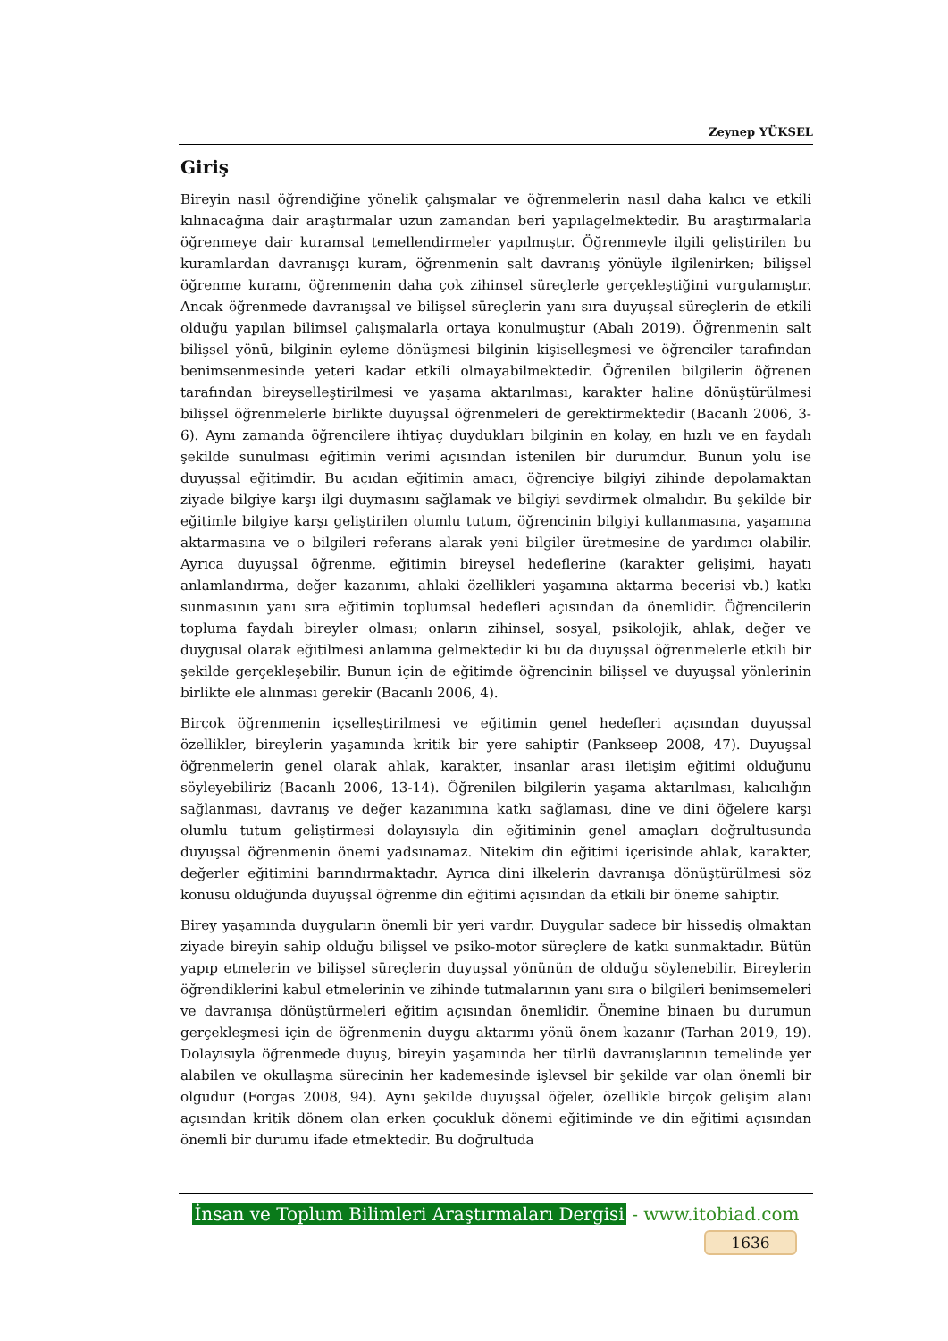Zeynep YÜKSEL
Giriş
Bireyin nasıl öğrendiğine yönelik çalışmalar ve öğrenmelerin nasıl daha kalıcı ve etkili kılınacağına dair araştırmalar uzun zamandan beri yapılagelmektedir. Bu araştırmalarla öğrenmeye dair kuramsal temellendirmeler yapılmıştır. Öğrenmeyle ilgili geliştirilen bu kuramlardan davranışçı kuram, öğrenmenin salt davranış yönüyle ilgilenirken; bilişsel öğrenme kuramı, öğrenmenin daha çok zihinsel süreçlerle gerçekleştiğini vurgulamıştır. Ancak öğrenmede davranışsal ve bilişsel süreçlerin yanı sıra duyuşsal süreçlerin de etkili olduğu yapılan bilimsel çalışmalarla ortaya konulmuştur (Abalı 2019). Öğrenmenin salt bilişsel yönü, bilginin eyleme dönüşmesi bilginin kişiselleşmesi ve öğrenciler tarafından benimsenmesinde yeteri kadar etkili olmayabilmektedir. Öğrenilen bilgilerin öğrenen tarafından bireyselleştirilmesi ve yaşama aktarılması, karakter haline dönüştürülmesi bilişsel öğrenmelerle birlikte duyuşsal öğrenmeleri de gerektirmektedir (Bacanlı 2006, 3-6). Aynı zamanda öğrencilere ihtiyaç duydukları bilginin en kolay, en hızlı ve en faydalı şekilde sunulması eğitimin verimi açısından istenilen bir durumdur. Bunun yolu ise duyuşsal eğitimdir. Bu açıdan eğitimin amacı, öğrenciye bilgiyi zihinde depolamaktan ziyade bilgiye karşı ilgi duymasını sağlamak ve bilgiyi sevdirmek olmalıdır. Bu şekilde bir eğitimle bilgiye karşı geliştirilen olumlu tutum, öğrencinin bilgiyi kullanmasına, yaşamına aktarmasına ve o bilgileri referans alarak yeni bilgiler üretmesine de yardımcı olabilir. Ayrıca duyuşsal öğrenme, eğitimin bireysel hedeflerine (karakter gelişimi, hayatı anlamlandırma, değer kazanımı, ahlaki özellikleri yaşamına aktarma becerisi vb.) katkı sunmasının yanı sıra eğitimin toplumsal hedefleri açısından da önemlidir. Öğrencilerin topluma faydalı bireyler olması; onların zihinsel, sosyal, psikolojik, ahlak, değer ve duygusal olarak eğitilmesi anlamına gelmektedir ki bu da duyuşsal öğrenmelerle etkili bir şekilde gerçekleşebilir. Bunun için de eğitimde öğrencinin bilişsel ve duyuşsal yönlerinin birlikte ele alınması gerekir (Bacanlı 2006, 4).
Birçok öğrenmenin içselleştirilmesi ve eğitimin genel hedefleri açısından duyuşsal özellikler, bireylerin yaşamında kritik bir yere sahiptir (Pankseep 2008, 47). Duyuşsal öğrenmelerin genel olarak ahlak, karakter, insanlar arası iletişim eğitimi olduğunu söyleyebiliriz (Bacanlı 2006, 13-14). Öğrenilen bilgilerin yaşama aktarılması, kalıcılığın sağlanması, davranış ve değer kazanımına katkı sağlaması, dine ve dini öğelere karşı olumlu tutum geliştirmesi dolayısıyla din eğitiminin genel amaçları doğrultusunda duyuşsal öğrenmenin önemi yadsınamaz. Nitekim din eğitimi içerisinde ahlak, karakter, değerler eğitimini barındırmaktadır. Ayrıca dini ilkelerin davranışa dönüştürülmesi söz konusu olduğunda duyuşsal öğrenme din eğitimi açısından da etkili bir öneme sahiptir.
Birey yaşamında duyguların önemli bir yeri vardır. Duygular sadece bir hissediş olmaktan ziyade bireyin sahip olduğu bilişsel ve psiko-motor süreçlere de katkı sunmaktadır. Bütün yapıp etmelerin ve bilişsel süreçlerin duyuşsal yönünün de olduğu söylenebilir. Bireylerin öğrendiklerini kabul etmelerinin ve zihinde tutmalarının yanı sıra o bilgileri benimsemeleri ve davranışa dönüştürmeleri eğitim açısından önemlidir. Önemine binaen bu durumun gerçekleşmesi için de öğrenmenin duygu aktarımı yönü önem kazanır (Tarhan 2019, 19). Dolayısıyla öğrenmede duyuş, bireyin yaşamında her türlü davranışlarının temelinde yer alabilen ve okullaşma sürecinin her kademesinde işlevsel bir şekilde var olan önemli bir olgudur (Forgas 2008, 94). Aynı şekilde duyuşsal öğeler, özellikle birçok gelişim alanı açısından kritik dönem olan erken çocukluk dönemi eğitiminde ve din eğitimi açısından önemli bir durumu ifade etmektedir. Bu doğrultuda
İnsan ve Toplum Bilimleri Araştırmaları Dergisi - www.itobiad.com
1636